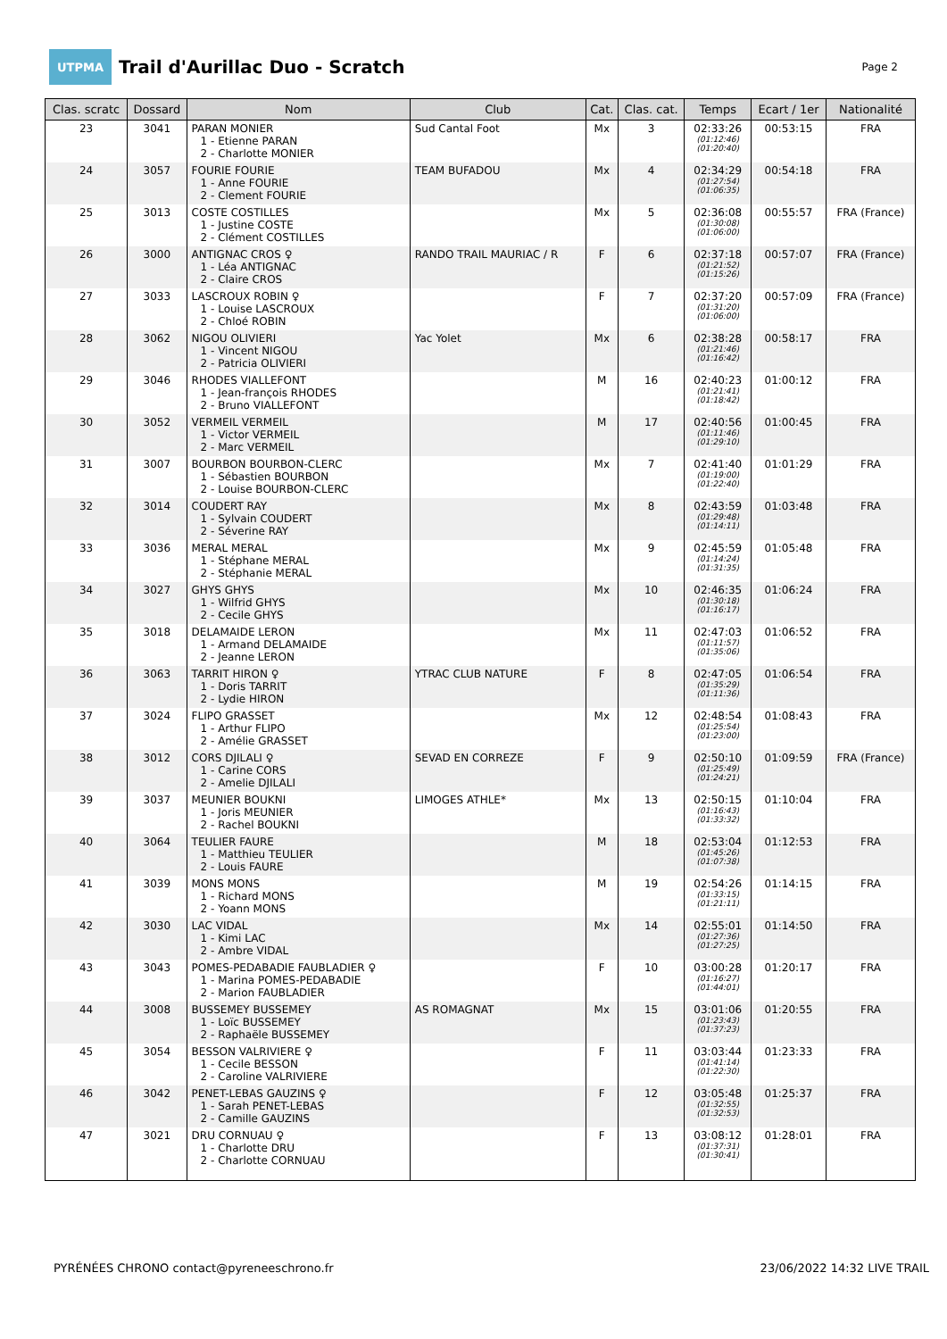UTPMA
Trail d'Aurillac Duo - Scratch
Page 2
| Clas. scratc | Dossard | Nom | Club | Cat. | Clas. cat. | Temps | Ecart / 1er | Nationalité |
| --- | --- | --- | --- | --- | --- | --- | --- | --- |
| 23 | 3041 | PARAN MONIER 1 - Etienne PARAN 2 - Charlotte MONIER | Sud Cantal Foot | Mx | 3 | 02:33:26 (01:12:46) (01:20:40) | 00:53:15 | FRA |
| 24 | 3057 | FOURIE FOURIE 1 - Anne FOURIE 2 - Clement FOURIE | TEAM BUFADOU | Mx | 4 | 02:34:29 (01:27:54) (01:06:35) | 00:54:18 | FRA |
| 25 | 3013 | COSTE COSTILLES 1 - Justine COSTE 2 - Clément COSTILLES | | Mx | 5 | 02:36:08 (01:30:08) (01:06:00) | 00:55:57 | FRA (France) |
| 26 | 3000 | ANTIGNAC CROS ♀ 1 - Léa ANTIGNAC 2 - Claire CROS | RANDO TRAIL MAURIAC / R | F | 6 | 02:37:18 (01:21:52) (01:15:26) | 00:57:07 | FRA (France) |
| 27 | 3033 | LASCROUX ROBIN ♀ 1 - Louise LASCROUX 2 - Chloé ROBIN | | F | 7 | 02:37:20 (01:31:20) (01:06:00) | 00:57:09 | FRA (France) |
| 28 | 3062 | NIGOU OLIVIERI 1 - Vincent NIGOU 2 - Patricia OLIVIERI | Yac Yolet | Mx | 6 | 02:38:28 (01:21:46) (01:16:42) | 00:58:17 | FRA |
| 29 | 3046 | RHODES VIALLEFONT 1 - Jean-françois RHODES 2 - Bruno VIALLEFONT | | M | 16 | 02:40:23 (01:21:41) (01:18:42) | 01:00:12 | FRA |
| 30 | 3052 | VERMEIL VERMEIL 1 - Victor VERMEIL 2 - Marc VERMEIL | | M | 17 | 02:40:56 (01:11:46) (01:29:10) | 01:00:45 | FRA |
| 31 | 3007 | BOURBON BOURBON-CLERC 1 - Sébastien BOURBON 2 - Louise BOURBON-CLERC | | Mx | 7 | 02:41:40 (01:19:00) (01:22:40) | 01:01:29 | FRA |
| 32 | 3014 | COUDERT RAY 1 - Sylvain COUDERT 2 - Séverine RAY | | Mx | 8 | 02:43:59 (01:29:48) (01:14:11) | 01:03:48 | FRA |
| 33 | 3036 | MERAL MERAL 1 - Stéphane MERAL 2 - Stéphanie MERAL | | Mx | 9 | 02:45:59 (01:14:24) (01:31:35) | 01:05:48 | FRA |
| 34 | 3027 | GHYS GHYS 1 - Wilfrid GHYS 2 - Cecile GHYS | | Mx | 10 | 02:46:35 (01:30:18) (01:16:17) | 01:06:24 | FRA |
| 35 | 3018 | DELAMAIDE LERON 1 - Armand DELAMAIDE 2 - Jeanne LERON | | Mx | 11 | 02:47:03 (01:11:57) (01:35:06) | 01:06:52 | FRA |
| 36 | 3063 | TARRIT HIRON ♀ 1 - Doris TARRIT 2 - Lydie HIRON | YTRAC CLUB NATURE | F | 8 | 02:47:05 (01:35:29) (01:11:36) | 01:06:54 | FRA |
| 37 | 3024 | FLIPO GRASSET 1 - Arthur FLIPO 2 - Amélie GRASSET | | Mx | 12 | 02:48:54 (01:25:54) (01:23:00) | 01:08:43 | FRA |
| 38 | 3012 | CORS DJILALI ♀ 1 - Carine CORS 2 - Amelie DJILALI | SEVAD EN CORREZE | F | 9 | 02:50:10 (01:25:49) (01:24:21) | 01:09:59 | FRA (France) |
| 39 | 3037 | MEUNIER BOUKNI 1 - Joris MEUNIER 2 - Rachel BOUKNI | LIMOGES ATHLE* | Mx | 13 | 02:50:15 (01:16:43) (01:33:32) | 01:10:04 | FRA |
| 40 | 3064 | TEULIER FAURE 1 - Matthieu TEULIER 2 - Louis FAURE | | M | 18 | 02:53:04 (01:45:26) (01:07:38) | 01:12:53 | FRA |
| 41 | 3039 | MONS MONS 1 - Richard MONS 2 - Yoann MONS | | M | 19 | 02:54:26 (01:33:15) (01:21:11) | 01:14:15 | FRA |
| 42 | 3030 | LAC VIDAL 1 - Kimi LAC 2 - Ambre VIDAL | | Mx | 14 | 02:55:01 (01:27:36) (01:27:25) | 01:14:50 | FRA |
| 43 | 3043 | POMES-PEDABADIE FAUBLADIER ♀ 1 - Marina POMES-PEDABADIE 2 - Marion FAUBLADIER | | F | 10 | 03:00:28 (01:16:27) (01:44:01) | 01:20:17 | FRA |
| 44 | 3008 | BUSSEMEY BUSSEMEY 1 - Loïc BUSSEMEY 2 - Raphaële BUSSEMEY | AS ROMAGNAT | Mx | 15 | 03:01:06 (01:23:43) (01:37:23) | 01:20:55 | FRA |
| 45 | 3054 | BESSON VALRIVIERE ♀ 1 - Cecile BESSON 2 - Caroline VALRIVIERE | | F | 11 | 03:03:44 (01:41:14) (01:22:30) | 01:23:33 | FRA |
| 46 | 3042 | PENET-LEBAS GAUZINS ♀ 1 - Sarah PENET-LEBAS 2 - Camille GAUZINS | | F | 12 | 03:05:48 (01:32:55) (01:32:53) | 01:25:37 | FRA |
| 47 | 3021 | DRU CORNUAU ♀ 1 - Charlotte DRU 2 - Charlotte CORNUAU | | F | 13 | 03:08:12 (01:37:31) (01:30:41) | 01:28:01 | FRA |
PYRÉNÉES CHRONO contact@pyreneeschrono.fr
23/06/2022 14:32 LIVE TRAIL